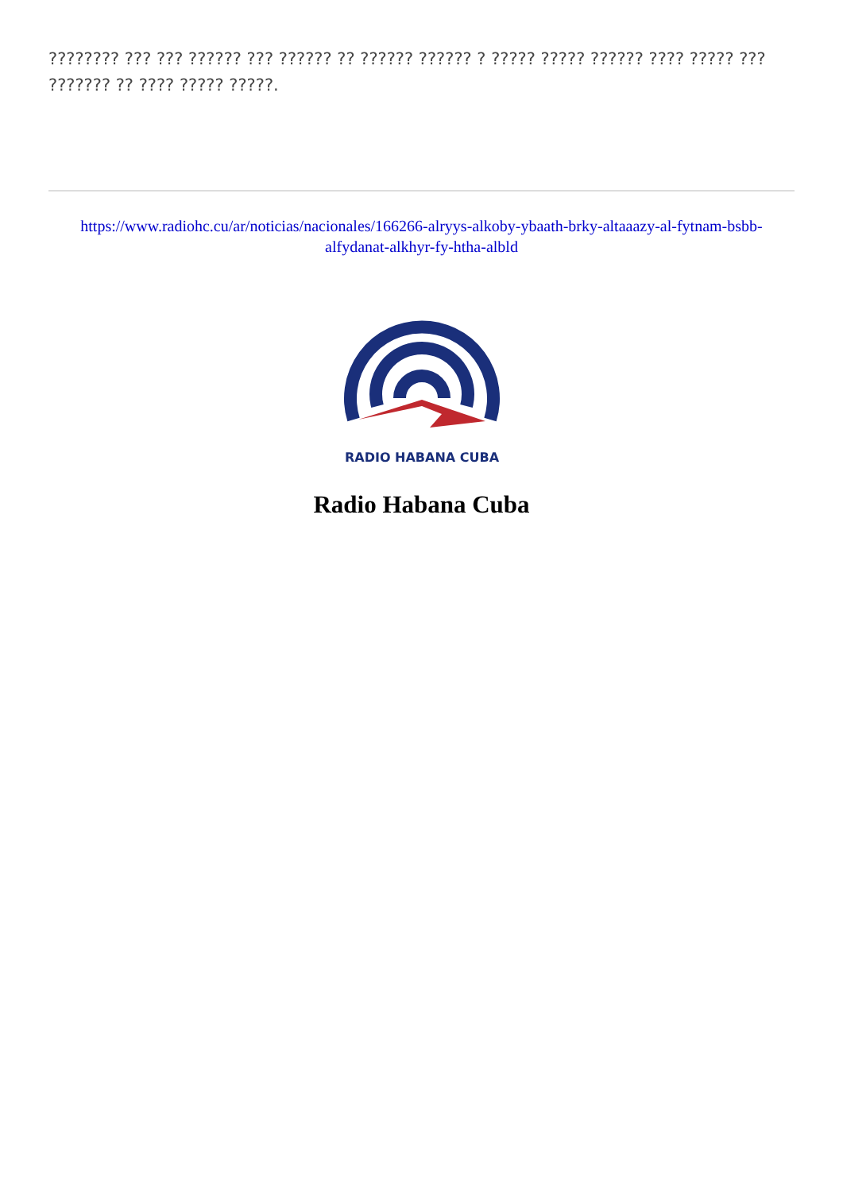???????? ??? ??? ?????? ??? ?????? ?? ?????? ?????? ? ????? ????? ?????? ???? ????? ??? ??????? ?? ???? ????? ?????.
https://www.radiohc.cu/ar/noticias/nacionales/166266-alryys-alkoby-ybaath-brky-altaaazy-al-fytnam-bsbb-alfydanat-alkhyr-fy-htha-albld
RADIO HABANA CUBA
Radio Habana Cuba